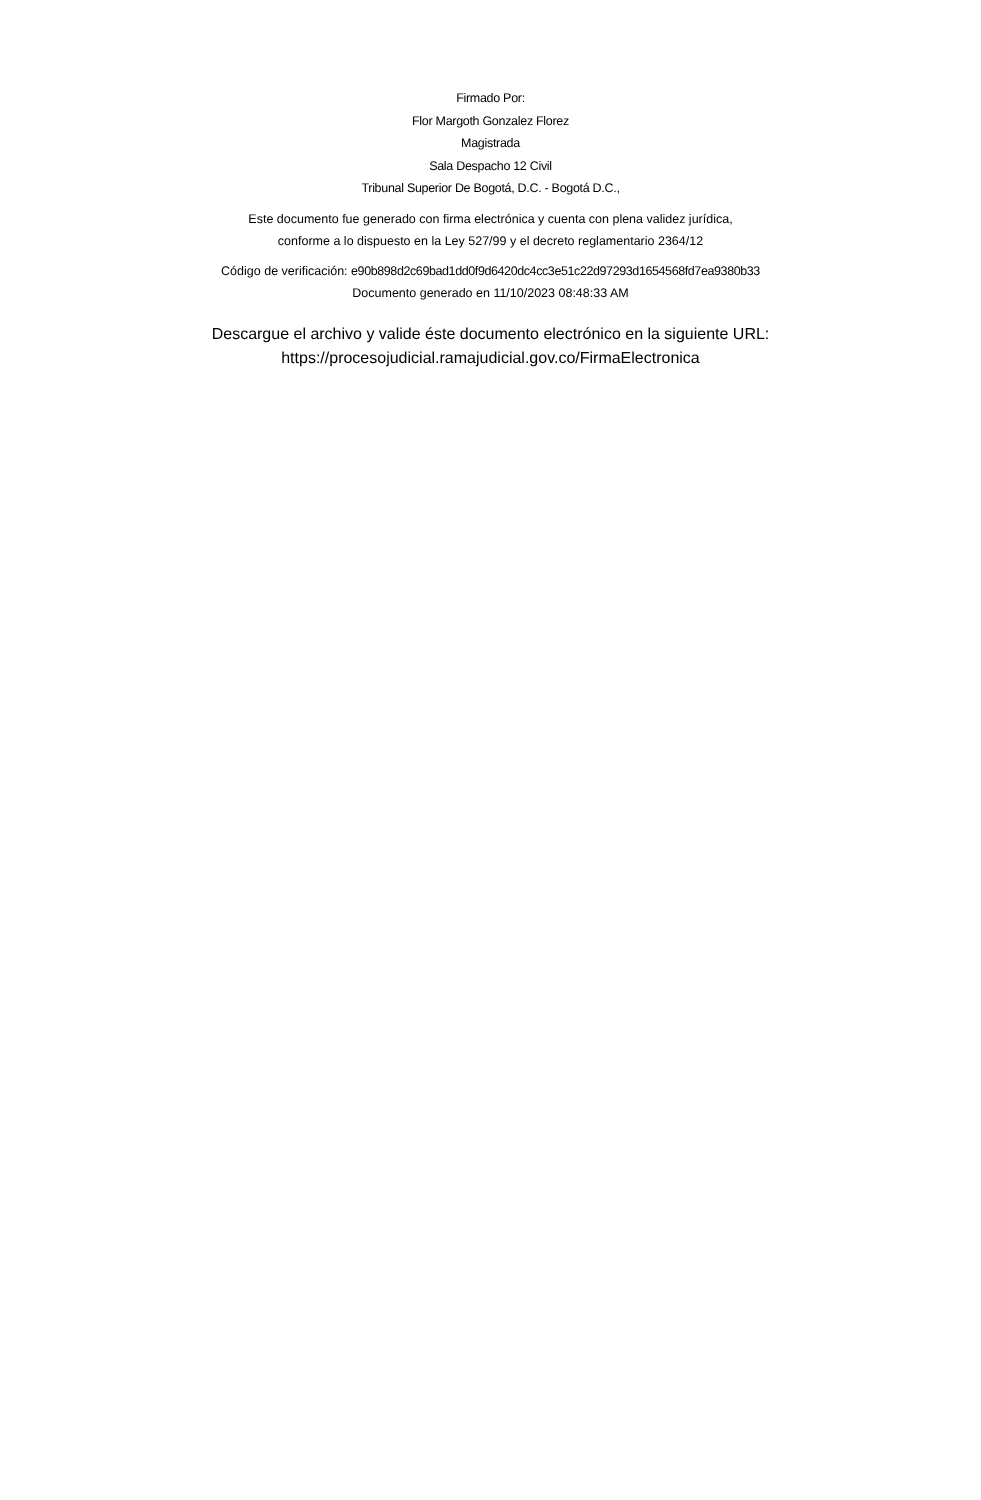Firmado Por:
Flor Margoth Gonzalez Florez
Magistrada
Sala Despacho 12 Civil
Tribunal Superior De Bogotá, D.C. - Bogotá D.C.,
Este documento fue generado con firma electrónica y cuenta con plena validez jurídica,
conforme a lo dispuesto en la Ley 527/99 y el decreto reglamentario 2364/12
Código de verificación: e90b898d2c69bad1dd0f9d6420dc4cc3e51c22d97293d1654568fd7ea9380b33
Documento generado en 11/10/2023 08:48:33 AM
Descargue el archivo y valide éste documento electrónico en la siguiente URL:
https://procesojudicial.ramajudicial.gov.co/FirmaElectronica